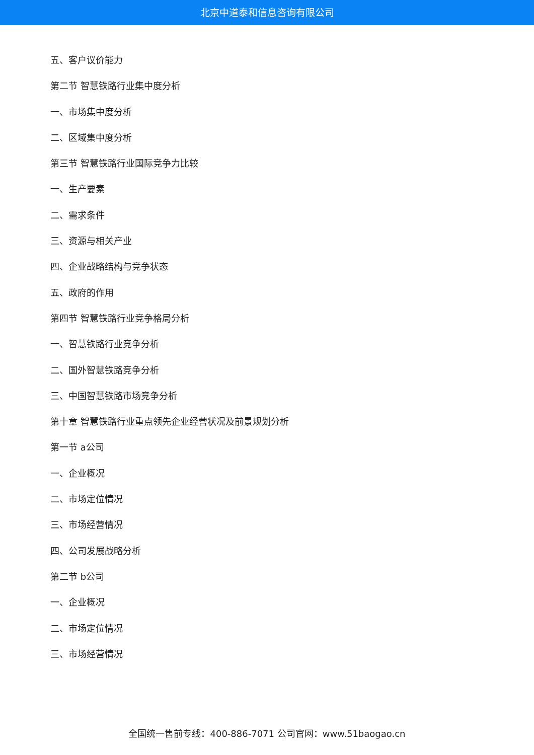北京中道泰和信息咨询有限公司
五、客户议价能力
第二节 智慧铁路行业集中度分析
一、市场集中度分析
二、区域集中度分析
第三节 智慧铁路行业国际竞争力比较
一、生产要素
二、需求条件
三、资源与相关产业
四、企业战略结构与竞争状态
五、政府的作用
第四节 智慧铁路行业竞争格局分析
一、智慧铁路行业竞争分析
二、国外智慧铁路竞争分析
三、中国智慧铁路市场竞争分析
第十章 智慧铁路行业重点领先企业经营状况及前景规划分析
第一节 a公司
一、企业概况
二、市场定位情况
三、市场经营情况
四、公司发展战略分析
第二节 b公司
一、企业概况
二、市场定位情况
三、市场经营情况
全国统一售前专线：400-886-7071 公司官网：www.51baogao.cn